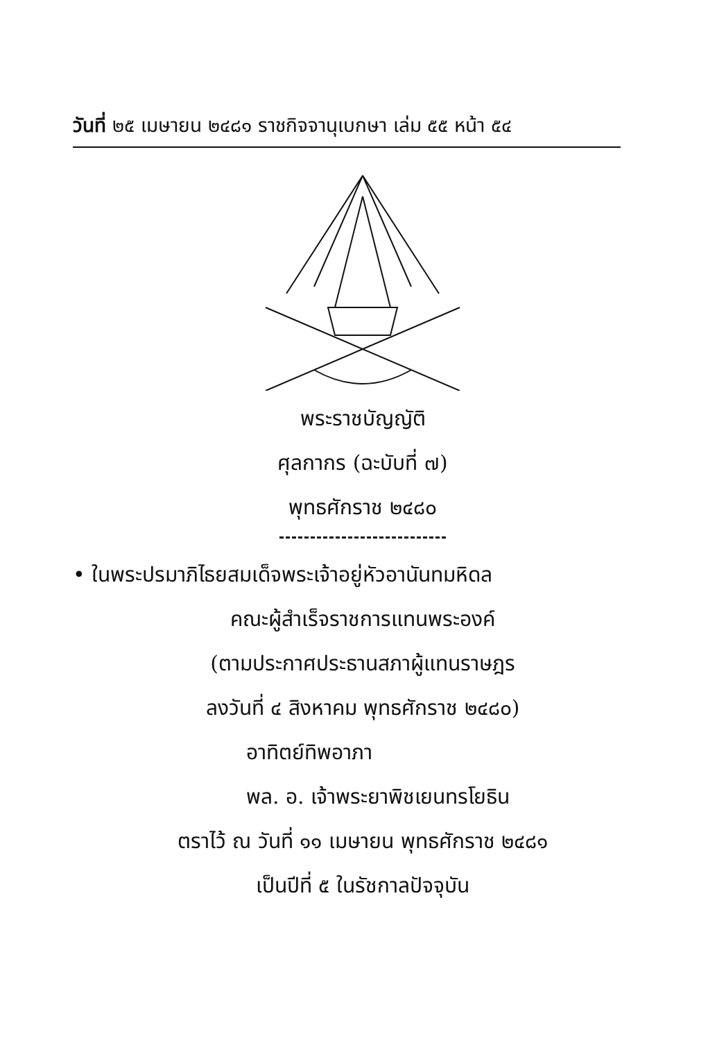วันที่ ๒๕ เมษายน ๒๔๘๑ ราชกิจจานุเบกษา เล่ม ๕๕ หน้า ๕๔
พระราชบัญญัติ
ศุลกากร (ฉะบับที่ ๗)
พุทธศักราช ๒๔๘๐
• ในพระปรมาภิไธยสมเด็จพระเจ้าอยู่หัวอานันทมหิดล
คณะผู้สำเร็จราชการแทนพระองค์
(ตามประกาศประธานสภาผู้แทนราษฎร
ลงวันที่ ๔ สิงหาคม พุทธศักราช ๒๔๘๐)
อาทิตย์ทิพอาภา
พล. อ. เจ้าพระยาพิชเยนทรโยธิน
ตราไว้ ณ วันที่ ๑๑ เมษายน พุทธศักราช ๒๔๘๑
เป็นปีที่ ๕ ในรัชกาลปัจจุบัน